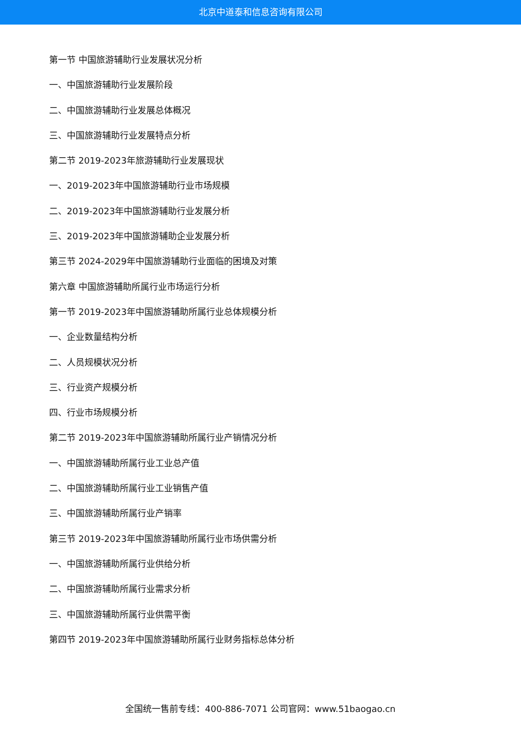北京中道泰和信息咨询有限公司
第一节 中国旅游辅助行业发展状况分析
一、中国旅游辅助行业发展阶段
二、中国旅游辅助行业发展总体概况
三、中国旅游辅助行业发展特点分析
第二节 2019-2023年旅游辅助行业发展现状
一、2019-2023年中国旅游辅助行业市场规模
二、2019-2023年中国旅游辅助行业发展分析
三、2019-2023年中国旅游辅助企业发展分析
第三节 2024-2029年中国旅游辅助行业面临的困境及对策
第六章 中国旅游辅助所属行业市场运行分析
第一节 2019-2023年中国旅游辅助所属行业总体规模分析
一、企业数量结构分析
二、人员规模状况分析
三、行业资产规模分析
四、行业市场规模分析
第二节 2019-2023年中国旅游辅助所属行业产销情况分析
一、中国旅游辅助所属行业工业总产值
二、中国旅游辅助所属行业工业销售产值
三、中国旅游辅助所属行业产销率
第三节 2019-2023年中国旅游辅助所属行业市场供需分析
一、中国旅游辅助所属行业供给分析
二、中国旅游辅助所属行业需求分析
三、中国旅游辅助所属行业供需平衡
第四节 2019-2023年中国旅游辅助所属行业财务指标总体分析
全国统一售前专线：400-886-7071 公司官网：www.51baogao.cn